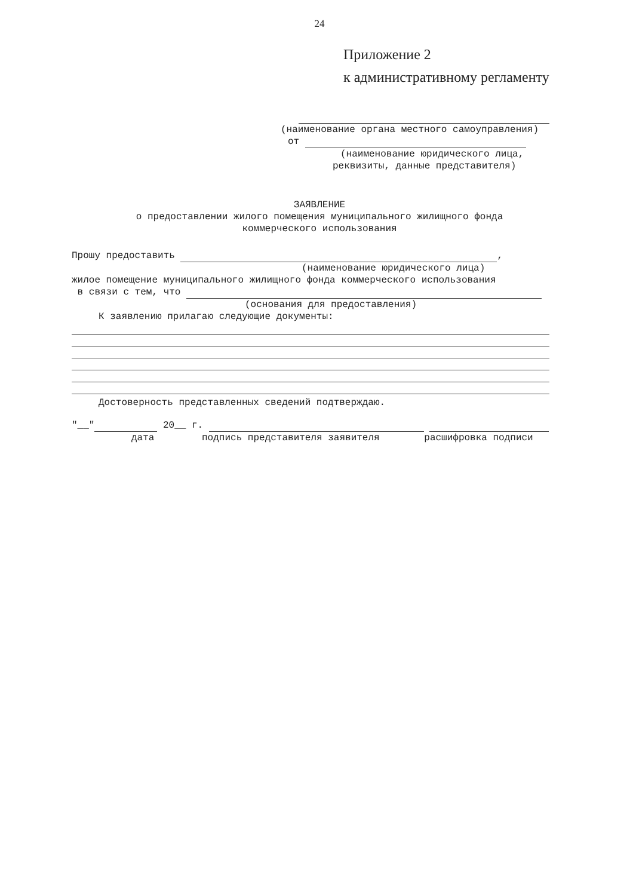24
Приложение 2
к административному регламенту
(наименование органа местного самоуправления)
от
(наименование юридического лица,
реквизиты, данные представителя)
ЗАЯВЛЕНИЕ
о предоставлении жилого помещения муниципального жилищного фонда
коммерческого использования
Прошу предоставить ,
(наименование юридического лица)
жилое помещение муниципального жилищного фонда коммерческого использования
в связи с тем, что
(основания для предоставления)
К заявлению прилагаю следующие документы:
Достоверность представленных сведений подтверждаю.
"__" 20__ г.
дата подпись представителя заявителя расшифровка подписи